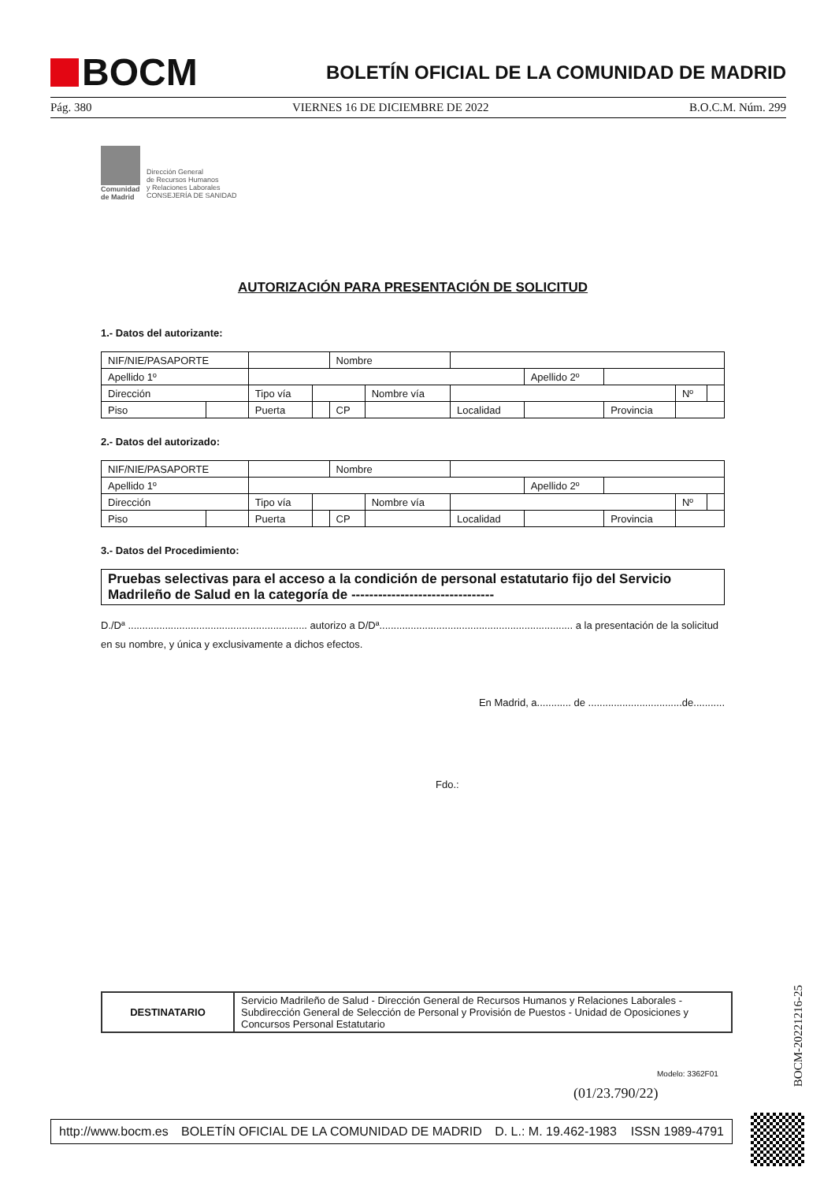BOCM
BOLETÍN OFICIAL DE LA COMUNIDAD DE MADRID
Pág. 380 VIERNES 16 DE DICIEMBRE DE 2022 B.O.C.M. Núm. 299
Comunidad
de Madrid
Dirección General
de Recursos Humanos
y Relaciones Laborales
CONSEJERÍA DE SANIDAD
AUTORIZACIÓN PARA PRESENTACIÓN DE SOLICITUD
1.- Datos del autorizante:
| NIF/NIE/PASAPORTE | | | | Nombre | | | | | | | |
| Apellido 1º | | | | | | | Apellido 2º | | | | |
| Dirección | | Tipo vía | | | Nombre vía | | | | | Nº | |
| Piso | | Puerta | | CP | | Localidad | | Provincia | | | |
2.- Datos del autorizado:
| NIF/NIE/PASAPORTE | | | | Nombre | | | | | | | |
| Apellido 1º | | | | | | | Apellido 2º | | | | |
| Dirección | | Tipo vía | | | Nombre vía | | | | | Nº | |
| Piso | | Puerta | | CP | | Localidad | | Provincia | | | |
3.- Datos del Procedimiento:
Pruebas selectivas para el acceso a la condición de personal estatutario fijo del Servicio Madrileño de Salud en la categoría de --------------------------------
D./Dª ............................................................... autorizo a D/Dª.................................................................... a la presentación de la solicitud en su nombre, y única y exclusivamente a dichos efectos.
En Madrid, a............ de .................................de...........
Fdo.:
| DESTINATARIO | Servicio Madrileño de Salud - Dirección General de Recursos Humanos y Relaciones Laborales - Subdirección General de Selección de Personal y Provisión de Puestos - Unidad de Oposiciones y Concursos Personal Estatutario |
Modelo: 3362F01
(01/23.790/22)
http://www.bocm.es BOLETÍN OFICIAL DE LA COMUNIDAD DE MADRID D. L.: M. 19.462-1983 ISSN 1989-4791
BOCM-20221216-25